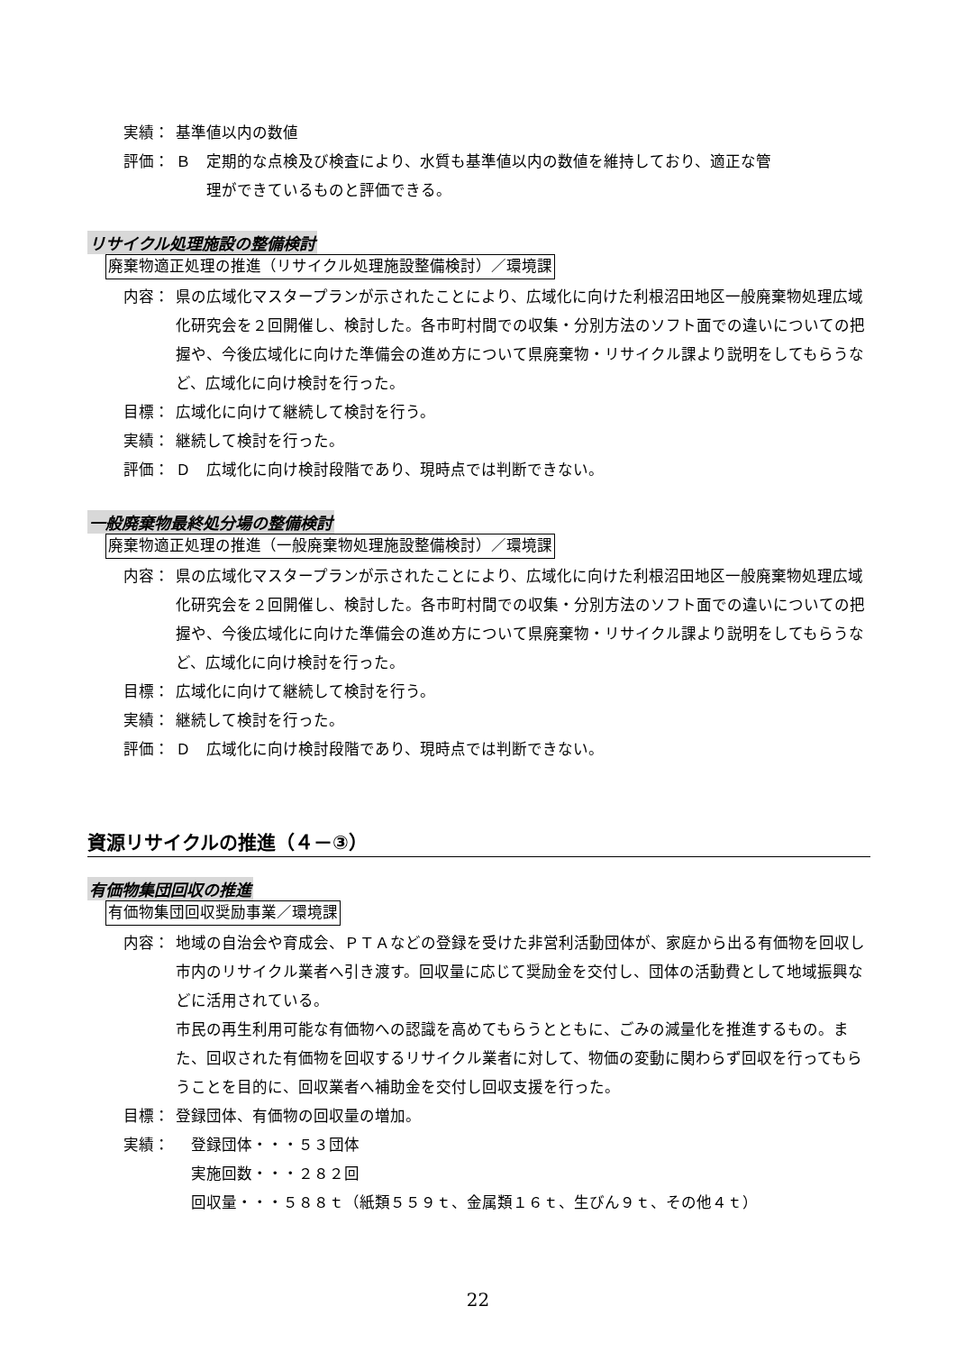実績： 基準値以内の数値
評価： Ｂ　定期的な点検及び検査により、水質も基準値以内の数値を維持しており、適正な管
　　理ができているものと評価できる。
リサイクル処理施設の整備検討
廃棄物適正処理の推進（リサイクル処理施設整備検討）／環境課
内容： 県の広域化マスタープランが示されたことにより、広域化に向けた利根沼田地区一般廃棄物処理広域化研究会を２回開催し、検討した。各市町村間での収集・分別方法のソフト面での違いについての把握や、今後広域化に向けた準備会の進め方について県廃棄物・リサイクル課より説明をしてもらうなど、広域化に向け検討を行った。
目標： 広域化に向けて継続して検討を行う。
実績： 継続して検討を行った。
評価： Ｄ　広域化に向け検討段階であり、現時点では判断できない。
一般廃棄物最終処分場の整備検討
廃棄物適正処理の推進（一般廃棄物処理施設整備検討）／環境課
内容： 県の広域化マスタープランが示されたことにより、広域化に向けた利根沼田地区一般廃棄物処理広域化研究会を２回開催し、検討した。各市町村間での収集・分別方法のソフト面での違いについての把握や、今後広域化に向けた準備会の進め方について県廃棄物・リサイクル課より説明をしてもらうなど、広域化に向け検討を行った。
目標： 広域化に向けて継続して検討を行う。
実績： 継続して検討を行った。
評価： Ｄ　広域化に向け検討段階であり、現時点では判断できない。
資源リサイクルの推進（４－③）
有価物集団回収の推進
有価物集団回収奨励事業／環境課
内容： 地域の自治会や育成会、ＰＴＡなどの登録を受けた非営利活動団体が、家庭から出る有価物を回収し市内のリサイクル業者へ引き渡す。回収量に応じて奨励金を交付し、団体の活動費として地域振興などに活用されている。
市民の再生利用可能な有価物への認識を高めてもらうとともに、ごみの減量化を推進するもの。また、回収された有価物を回収するリサイクル業者に対して、物価の変動に関わらず回収を行ってもらうことを目的に、回収業者へ補助金を交付し回収支援を行った。
目標： 登録団体、有価物の回収量の増加。
実績： 　登録団体・・・５３団体
　実施回数・・・２８２回
　回収量・・・５８８ｔ（紙類５５９ｔ、金属類１６ｔ、生びん９ｔ、その他４ｔ）
22